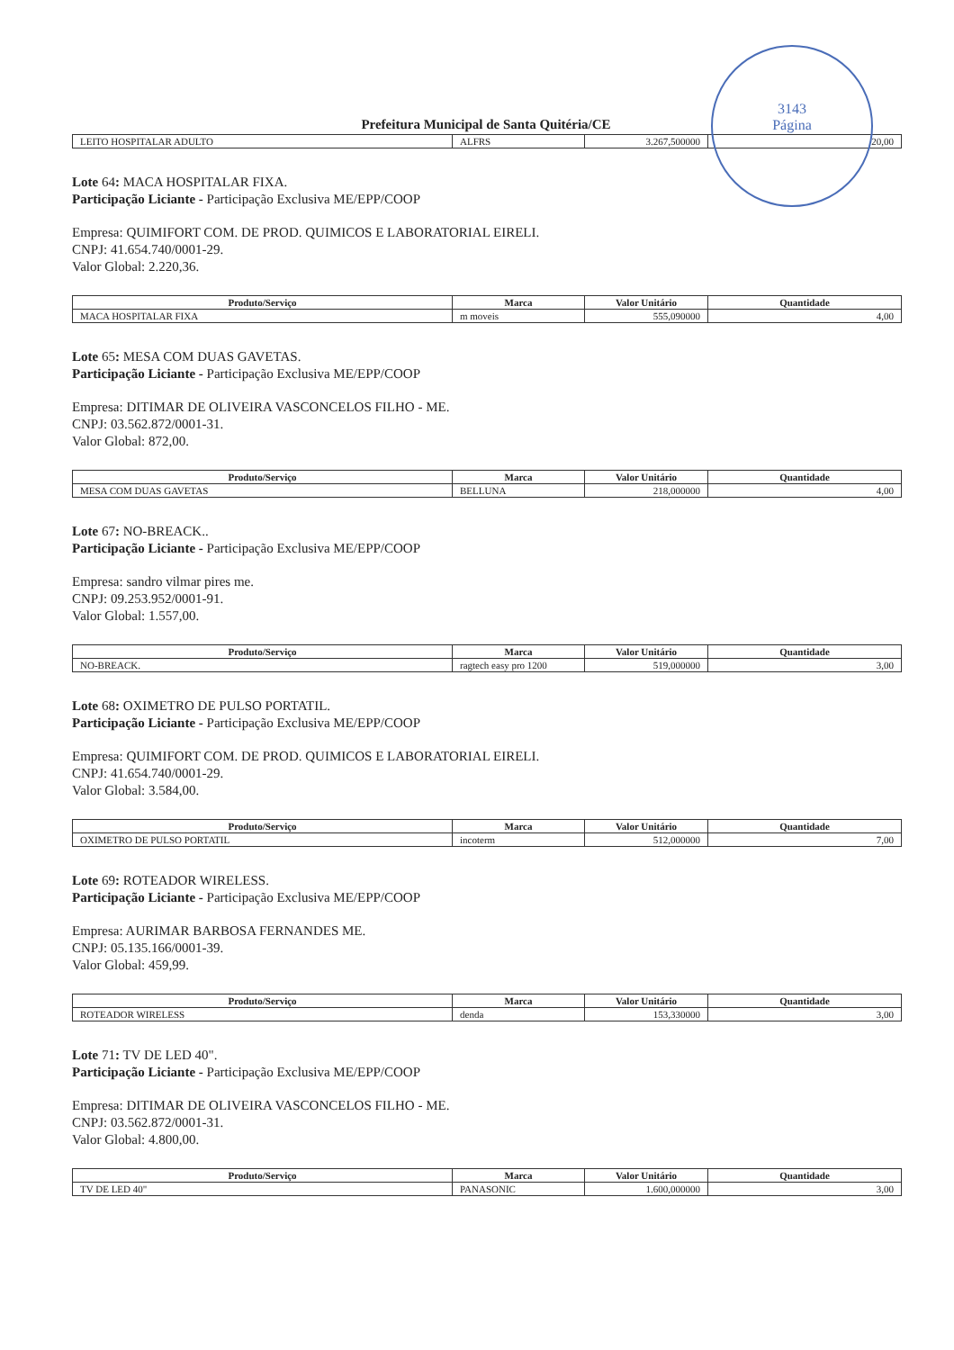3143
Página
Prefeitura Municipal de Santa Quitéria/CE
| LEITO HOSPITALAR ADULTO | ALFRS | 3.267,500000 | 20,00 |
Lote 64: MACA HOSPITALAR FIXA.
Participação Liciante - Participação Exclusiva ME/EPP/COOP
Empresa: QUIMIFORT COM. DE PROD. QUIMICOS E LABORATORIAL EIRELI.
CNPJ: 41.654.740/0001-29.
Valor Global: 2.220,36.
| Produto/Serviço | Marca | Valor Unitário | Quantidade |
| --- | --- | --- | --- |
| MACA HOSPITALAR FIXA | m moveis | 555,090000 | 4,00 |
Lote 65: MESA COM DUAS GAVETAS.
Participação Liciante - Participação Exclusiva ME/EPP/COOP
Empresa: DITIMAR DE OLIVEIRA VASCONCELOS FILHO - ME.
CNPJ: 03.562.872/0001-31.
Valor Global: 872,00.
| Produto/Serviço | Marca | Valor Unitário | Quantidade |
| --- | --- | --- | --- |
| MESA COM DUAS GAVETAS | BELLUNA | 218,000000 | 4,00 |
Lote 67: NO-BREACK..
Participação Liciante - Participação Exclusiva ME/EPP/COOP
Empresa: sandro vilmar pires me.
CNPJ: 09.253.952/0001-91.
Valor Global: 1.557,00.
| Produto/Serviço | Marca | Valor Unitário | Quantidade |
| --- | --- | --- | --- |
| NO-BREACK. | ragtech easy pro 1200 | 519,000000 | 3,00 |
Lote 68: OXIMETRO DE PULSO PORTATIL.
Participação Liciante - Participação Exclusiva ME/EPP/COOP
Empresa: QUIMIFORT COM. DE PROD. QUIMICOS E LABORATORIAL EIRELI.
CNPJ: 41.654.740/0001-29.
Valor Global: 3.584,00.
| Produto/Serviço | Marca | Valor Unitário | Quantidade |
| --- | --- | --- | --- |
| OXIMETRO DE PULSO PORTATIL | incoterm | 512,000000 | 7,00 |
Lote 69: ROTEADOR WIRELESS.
Participação Liciante - Participação Exclusiva ME/EPP/COOP
Empresa: AURIMAR BARBOSA FERNANDES ME.
CNPJ: 05.135.166/0001-39.
Valor Global: 459,99.
| Produto/Serviço | Marca | Valor Unitário | Quantidade |
| --- | --- | --- | --- |
| ROTEADOR WIRELESS | denda | 153,330000 | 3,00 |
Lote 71: TV DE LED 40".
Participação Liciante - Participação Exclusiva ME/EPP/COOP
Empresa: DITIMAR DE OLIVEIRA VASCONCELOS FILHO - ME.
CNPJ: 03.562.872/0001-31.
Valor Global: 4.800,00.
| Produto/Serviço | Marca | Valor Unitário | Quantidade |
| --- | --- | --- | --- |
| TV DE LED 40" | PANASONIC | 1.600,000000 | 3,00 |